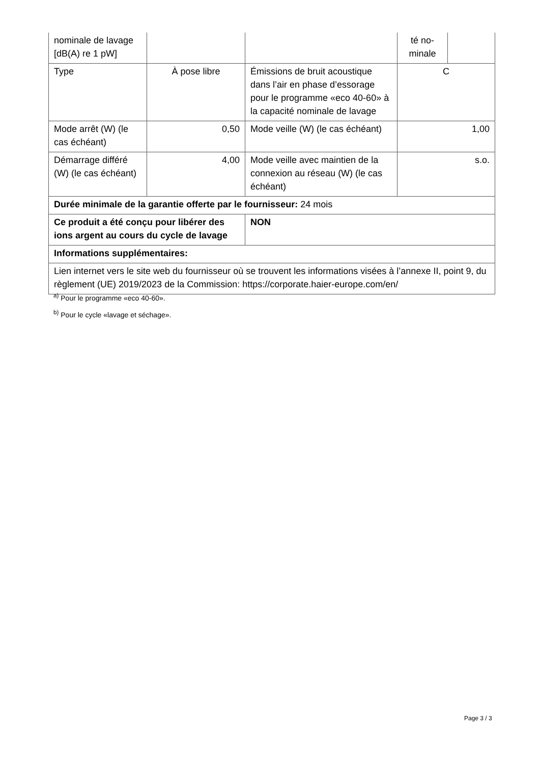| nominale de lavage [dB(A) re 1 pW] | | | té no-minale | |
| Type | À pose libre | Émissions de bruit acoustique dans l’air en phase d’essorage pour le programme «eco 40-60» à la capacité nominale de lavage | C | |
| Mode arrêt (W) (le cas échéant) | 0,50 | Mode veille (W) (le cas échéant) | 1,00 | |
| Démarrage différé (W) (le cas échéant) | 4,00 | Mode veille avec maintien de la connexion au réseau (W) (le cas échéant) | s.o. | |
| Durée minimale de la garantie offerte par le fournisseur: 24 mois | | | | |
| Ce produit a été conçu pour libérer des ions argent au cours du cycle de lavage | | NON | | |
| Informations supplémentaires: | | | | |
| Lien internet vers le site web du fournisseur où se trouvent les informations visées à l’annexe II, point 9, du règlement (UE) 2019/2023 de la Commission: https://corporate.haier-europe.com/en/ | | | | |
<sup>a)</sup> Pour le programme «eco 40-60».
<sup>b)</sup> Pour le cycle «lavage et séchage».
Page 3 / 3